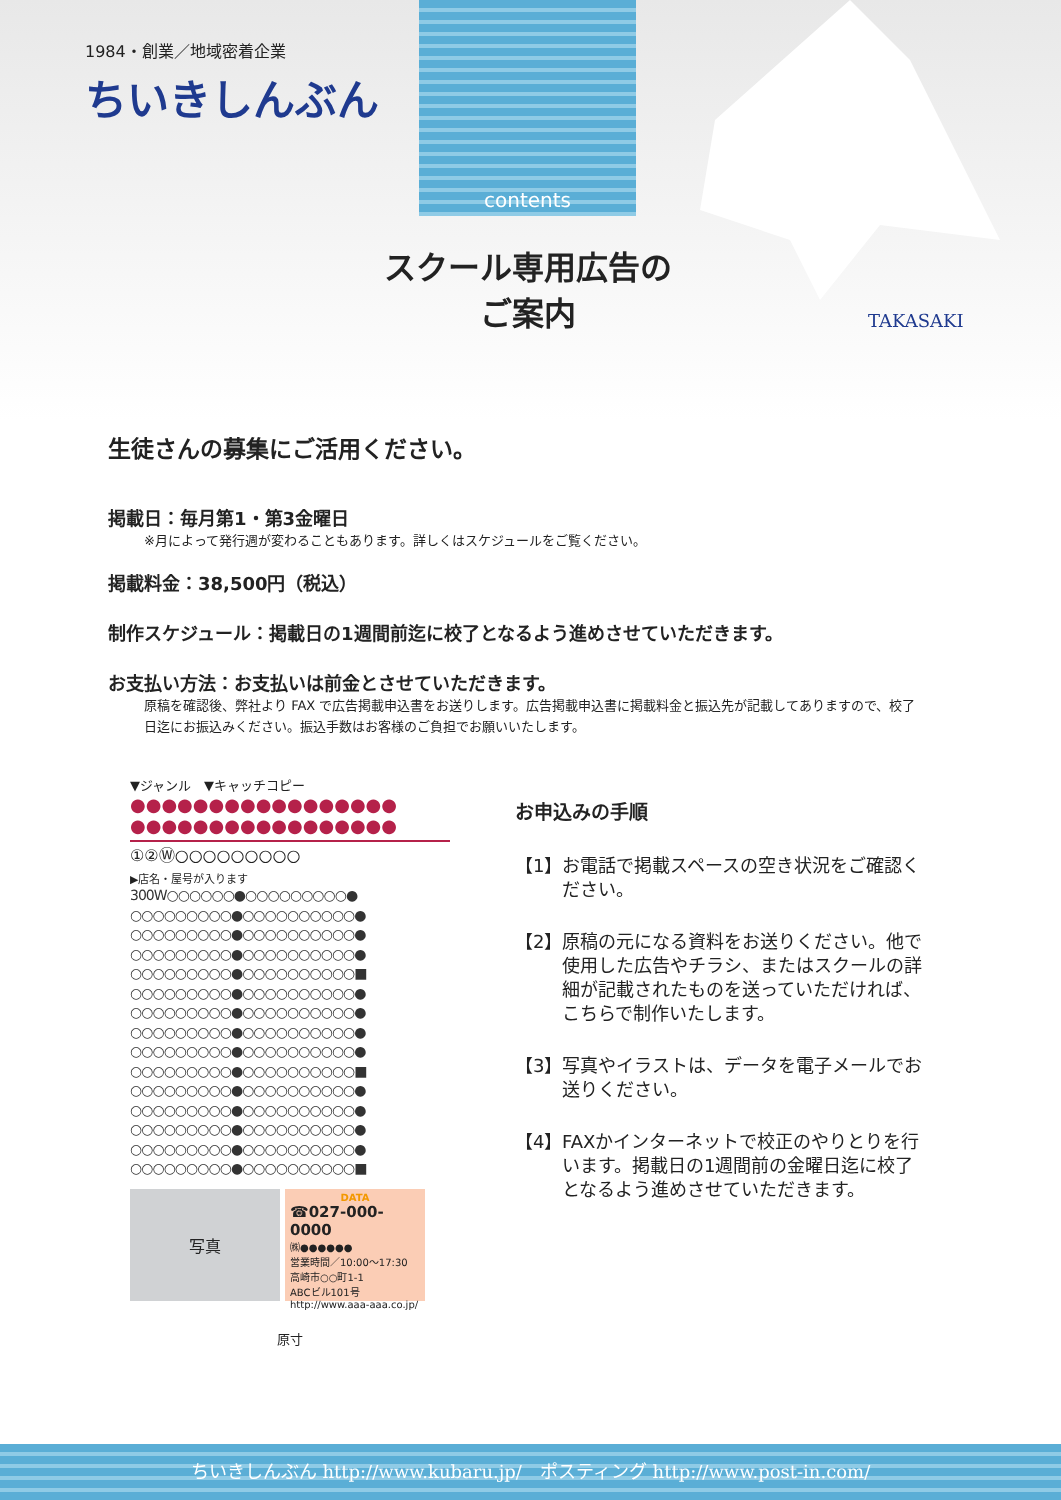contents
1984・創業／地域密着企業
ちいきしんぶん
スクール専用広告の
ご案内
TAKASAKI
生徒さんの募集にご活用ください。
掲載日：毎月第1・第3金曜日
※月によって発行週が変わることもあります。詳しくはスケジュールをご覧ください。
掲載料金：38,500円（税込）
制作スケジュール：掲載日の1週間前迄に校了となるよう進めさせていただきます。
お支払い方法：お支払いは前金とさせていただきます。
原稿を確認後、弊社より FAX で広告掲載申込書をお送りします。広告掲載申込書に掲載料金と振込先が記載してありますので、校了日迄にお振込みください。振込手数はお客様のご負担でお願いいたします。
▼ジャンル　▼キャッチコピー
●●●●●●●●●●●●●●●●●
●●●●●●●●●●●●●●●●●
①②Ⓦ○○○○○○○○○
▶店名・屋号が入ります
300W○○○○○○●○○○○○○○○○●
○○○○○○○○○●○○○○○○○○○○●
○○○○○○○○○●○○○○○○○○○○●
○○○○○○○○○●○○○○○○○○○○●
○○○○○○○○○●○○○○○○○○○○■
○○○○○○○○○●○○○○○○○○○○●
○○○○○○○○○●○○○○○○○○○○●
○○○○○○○○○●○○○○○○○○○○●
○○○○○○○○○●○○○○○○○○○○●
○○○○○○○○○●○○○○○○○○○○■
○○○○○○○○○●○○○○○○○○○○●
○○○○○○○○○●○○○○○○○○○○●
○○○○○○○○○●○○○○○○○○○○●
○○○○○○○○○●○○○○○○○○○○●
○○○○○○○○○●○○○○○○○○○○■
写真
DATA
☎027-000-0000
㈱●●●●●●
営業時間／10:00〜17:30
高崎市○○町1-1
ABCビル101号
http://www.aaa-aaa.co.jp/
原寸
お申込みの手順
【1】 お電話で掲載スペースの空き状況をご確認ください。
【2】 原稿の元になる資料をお送りください。他で使用した広告やチラシ、またはスクールの詳細が記載されたものを送っていただければ、こちらで制作いたします。
【3】 写真やイラストは、データを電子メールでお送りください。
【4】 FAXかインターネットで校正のやりとりを行います。掲載日の1週間前の金曜日迄に校了となるよう進めさせていただきます。
ちいきしんぶん http://www.kubaru.jp/　ポスティング http://www.post-in.com/